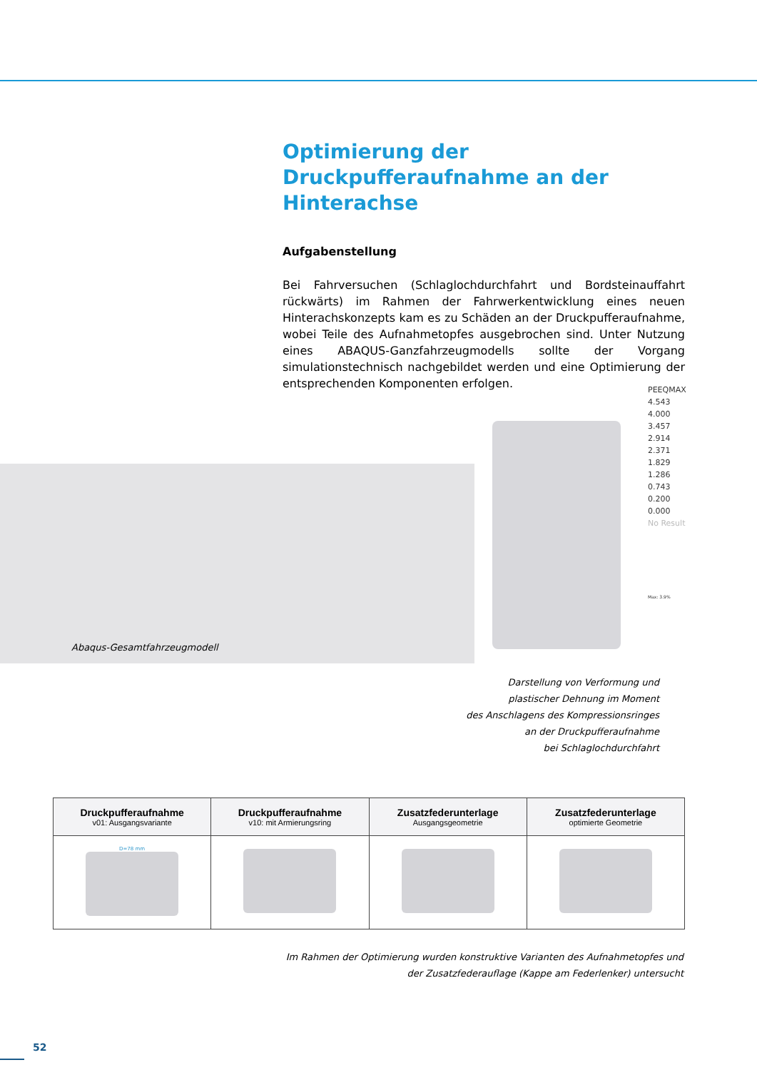Optimierung der
Druckpufferaufnahme an der Hinterachse
Aufgabenstellung
Bei Fahrversuchen (Schlaglochdurchfahrt und Bordsteinauffahrt rückwärts) im Rahmen der Fahrwerkentwicklung eines neuen Hinterachskonzepts kam es zu Schäden an der Druckpufferaufnahme, wobei Teile des Aufnahme­topfes ausgebrochen sind. Unter Nutzung eines ABAQUS-Ganzfahrzeug­modells sollte der Vorgang simulationstechnisch nachgebildet werden und eine Optimierung der entsprechenden Komponenten erfolgen.
Abaqus-Gesamtfahrzeugmodell
PEEQMAX
4.543
4.000
3.457
2.914
2.371
1.829
1.286
0.743
0.200
0.000
No Result
Max: 3.9%
Darstellung von Verformung und
plastischer Dehnung im Moment
des Anschlagens des Kompressionsringes
an der Druckpufferaufnahme
bei Schlaglochdurchfahrt
| Druckpufferaufnahme v01: Ausgangsvariante | Druckpufferaufnahme v10: mit Armierungsring | Zusatzfederunterlage Ausgangsgeometrie | Zusatzfederunterlage optimierte Geometrie |
| --- | --- | --- | --- |
| D=78 mm | | | |
Im Rahmen der Optimierung wurden konstruktive Varianten des Aufnahmetopfes und
der Zusatzfederauflage (Kappe am Federlenker) untersucht
52